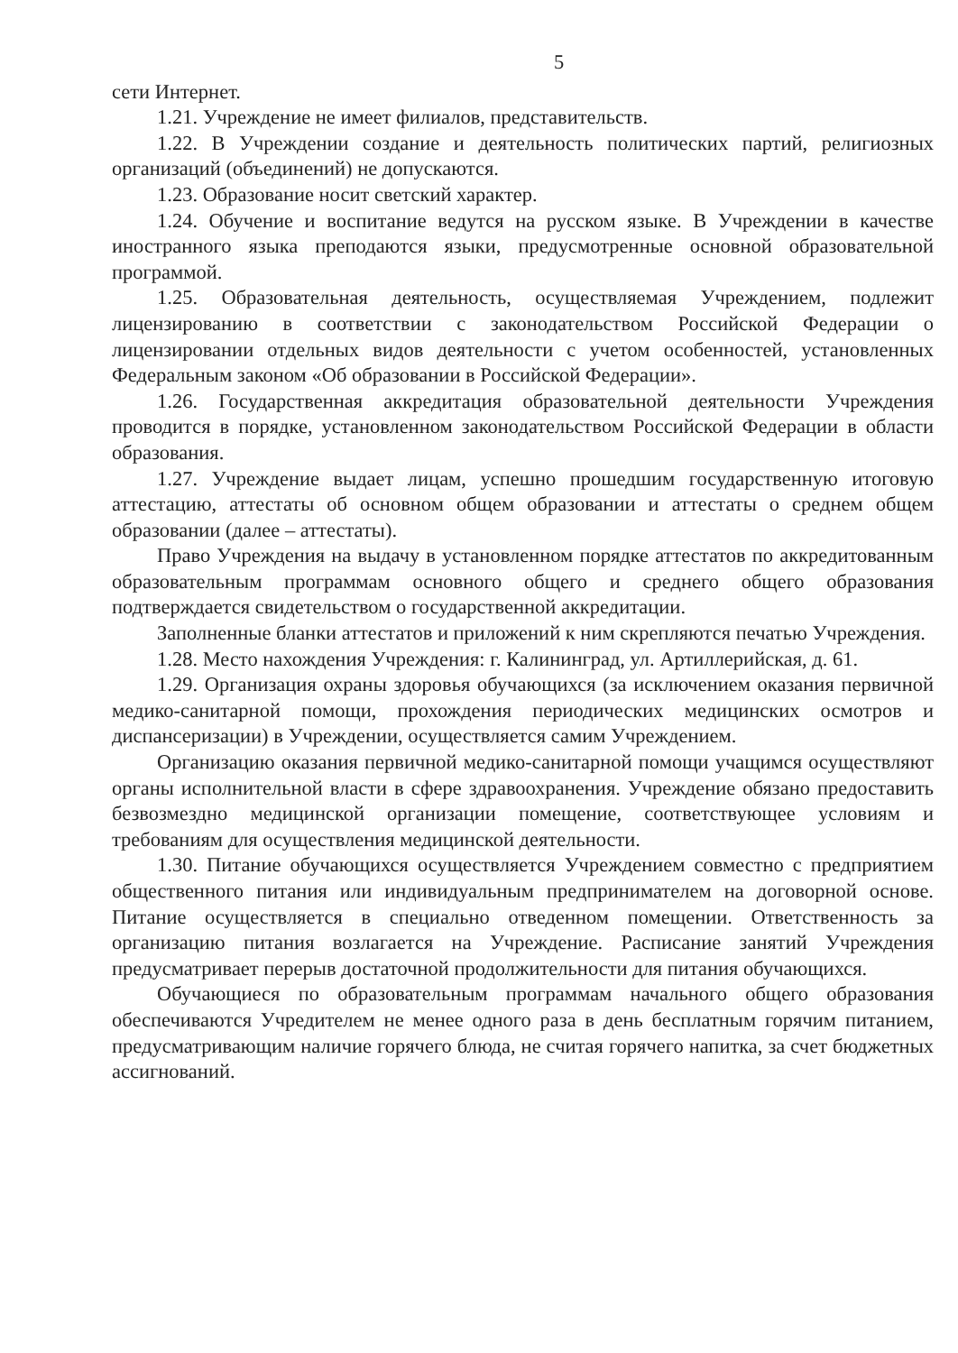5
сети Интернет.
1.21. Учреждение не имеет филиалов, представительств.
1.22. В Учреждении создание и деятельность политических партий, религиозных организаций (объединений) не допускаются.
1.23. Образование носит светский характер.
1.24. Обучение и воспитание ведутся на русском языке. В Учреждении в качестве иностранного языка преподаются языки, предусмотренные основной образовательной программой.
1.25. Образовательная деятельность, осуществляемая Учреждением, подлежит лицензированию в соответствии с законодательством Российской Федерации о лицензировании отдельных видов деятельности с учетом особенностей, установленных Федеральным законом «Об образовании в Российской Федерации».
1.26. Государственная аккредитация образовательной деятельности Учреждения проводится в порядке, установленном законодательством Российской Федерации в области образования.
1.27. Учреждение выдает лицам, успешно прошедшим государственную итоговую аттестацию, аттестаты об основном общем образовании и аттестаты о среднем общем образовании (далее – аттестаты).
Право Учреждения на выдачу в установленном порядке аттестатов по аккредитованным образовательным программам основного общего и среднего общего образования подтверждается свидетельством о государственной аккредитации.
Заполненные бланки аттестатов и приложений к ним скрепляются печатью Учреждения.
1.28. Место нахождения Учреждения: г. Калининград, ул. Артиллерийская, д. 61.
1.29. Организация охраны здоровья обучающихся (за исключением оказания первичной медико-санитарной помощи, прохождения периодических медицинских осмотров и диспансеризации) в Учреждении, осуществляется самим Учреждением.
Организацию оказания первичной медико-санитарной помощи учащимся осуществляют органы исполнительной власти в сфере здравоохранения. Учреждение обязано предоставить безвозмездно медицинской организации помещение, соответствующее условиям и требованиям для осуществления медицинской деятельности.
1.30. Питание обучающихся осуществляется Учреждением совместно с предприятием общественного питания или индивидуальным предпринимателем на договорной основе. Питание осуществляется в специально отведенном помещении. Ответственность за организацию питания возлагается на Учреждение. Расписание занятий Учреждения предусматривает перерыв достаточной продолжительности для питания обучающихся.
Обучающиеся по образовательным программам начального общего образования обеспечиваются Учредителем не менее одного раза в день бесплатным горячим питанием, предусматривающим наличие горячего блюда, не считая горячего напитка, за счет бюджетных ассигнований.